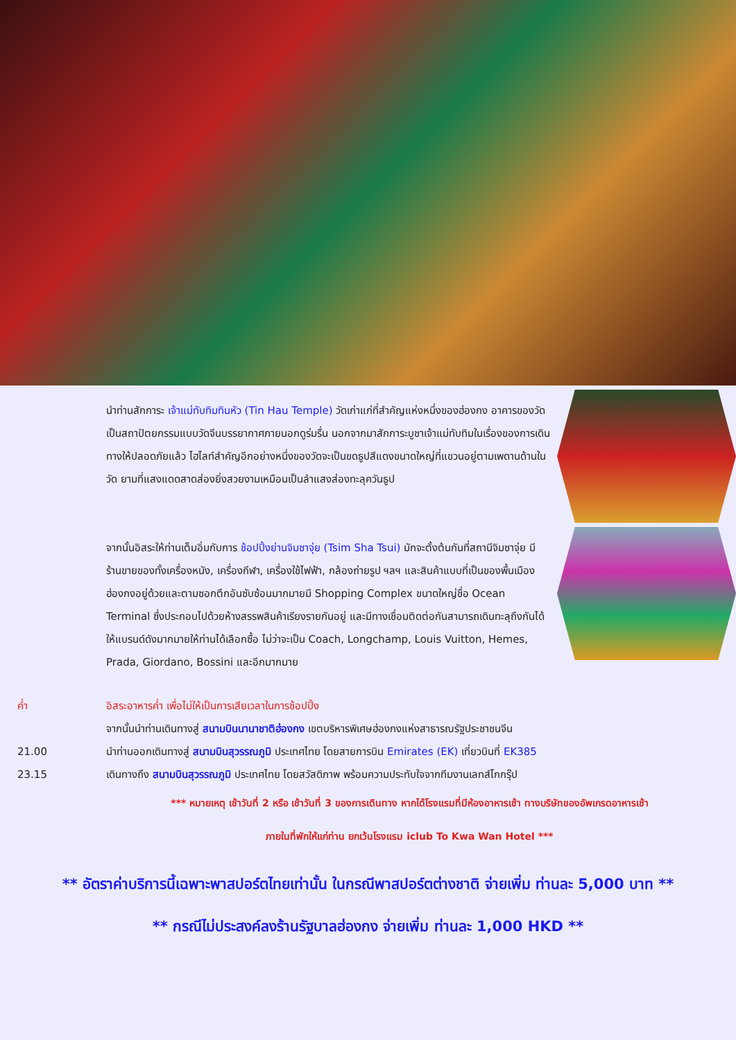นำท่านสักการะ เจ้าแม่ทับทิมทินหัว (Tin Hau Temple) วัดเก่าแก่ที่สำคัญแห่งหนึ่งของฮ่องกง อาคารของวัดเป็นสถาปัตยกรรมแบบวัดจีนบรรยากาศภายนอกดูร่มรื่น นอกจากมาสักการะบูชาเจ้าแม่ทับทิมในเรื่องของการเดินทางให้ปลอดภัยแล้ว ไฮไลท์สำคัญอีกอย่างหนึ่งของวัดจะเป็นขดธูปสีแดงขนาดใหญ่ที่แขวนอยู่ตามเพดานด้านในวัด ยามที่แสงแดดสาดส่องยิ่งสวยงามเหมือนเป็นลำแสงส่องทะลุควันธูป
จากนั้นอิสระให้ท่านเต็มอิ่มกับการ ช้อปปิ้งย่านจิมซาจุ่ย (Tsim Sha Tsui) มักจะตั้งต้นกันที่สถานีจิมซาจุ่ย มีร้านขายของทั้งเครื่องหนัง, เครื่องกีฬา, เครื่องใช้ไฟฟ้า, กล้องถ่ายรูป ฯลฯ และสินค้าแบบที่เป็นของพื้นเมืองฮ่องกงอยู่ด้วยและตามซอกตึกอันซับซ้อนมากมายมี Shopping Complex ขนาดใหญ่ชื่อ Ocean Terminal ซึ่งประกอบไปด้วยห้างสรรพสินค้าเรียงรายกันอยู่ และมีทางเชื่อมติดต่อกันสามารถเดินทะลุถึงกันได้ ให้แบรนด์ดังมากมายให้ท่านได้เลือกซื้อ ไม่ว่าจะเป็น Coach, Longchamp, Louis Vuitton, Hemes, Prada, Giordano, Bossini และอีกมากมาย
ค่ำ อิสระอาหารค่ำ เพื่อไม่ให้เป็นการเสียเวลาในการช้อปปิ้ง
จากนั้นนำท่านเดินทางสู่ สนามบินนานาชาติฮ่องกง เขตบริหารพิเศษฮ่องกงแห่งสาธารณรัฐประชาชนจีน
21.00 นำท่านออกเดินทางสู่ สนามบินสุวรรณภูมิ ประเทศไทย โดยสายการบิน Emirates (EK) เที่ยวบินที่ EK385
23.15 เดินทางถึง สนามบินสุวรรณภูมิ ประเทศไทย โดยสวัสดิภาพ พร้อมความประทับใจจากทีมงานเลทส์โกกรุ๊ป
*** หมายเหตุ เช้าวันที่ 2 หรือ เช้าวันที่ 3 ของการเดินทาง หากได้โรงแรมที่มีห้องอาหารเช้า ทางบริษัทของอัพเกรดอาหารเช้า
ภายในที่พักให้แก่ท่าน ยกเว้นโรงแรม iclub To Kwa Wan Hotel ***
** อัตราค่าบริการนี้เฉพาะพาสปอร์ตไทยเท่านั้น ในกรณีพาสปอร์ตต่างชาติ จ่ายเพิ่ม ท่านละ 5,000 บาท **
** กรณีไม่ประสงค์ลงร้านรัฐบาลฮ่องกง จ่ายเพิ่ม ท่านละ 1,000 HKD **